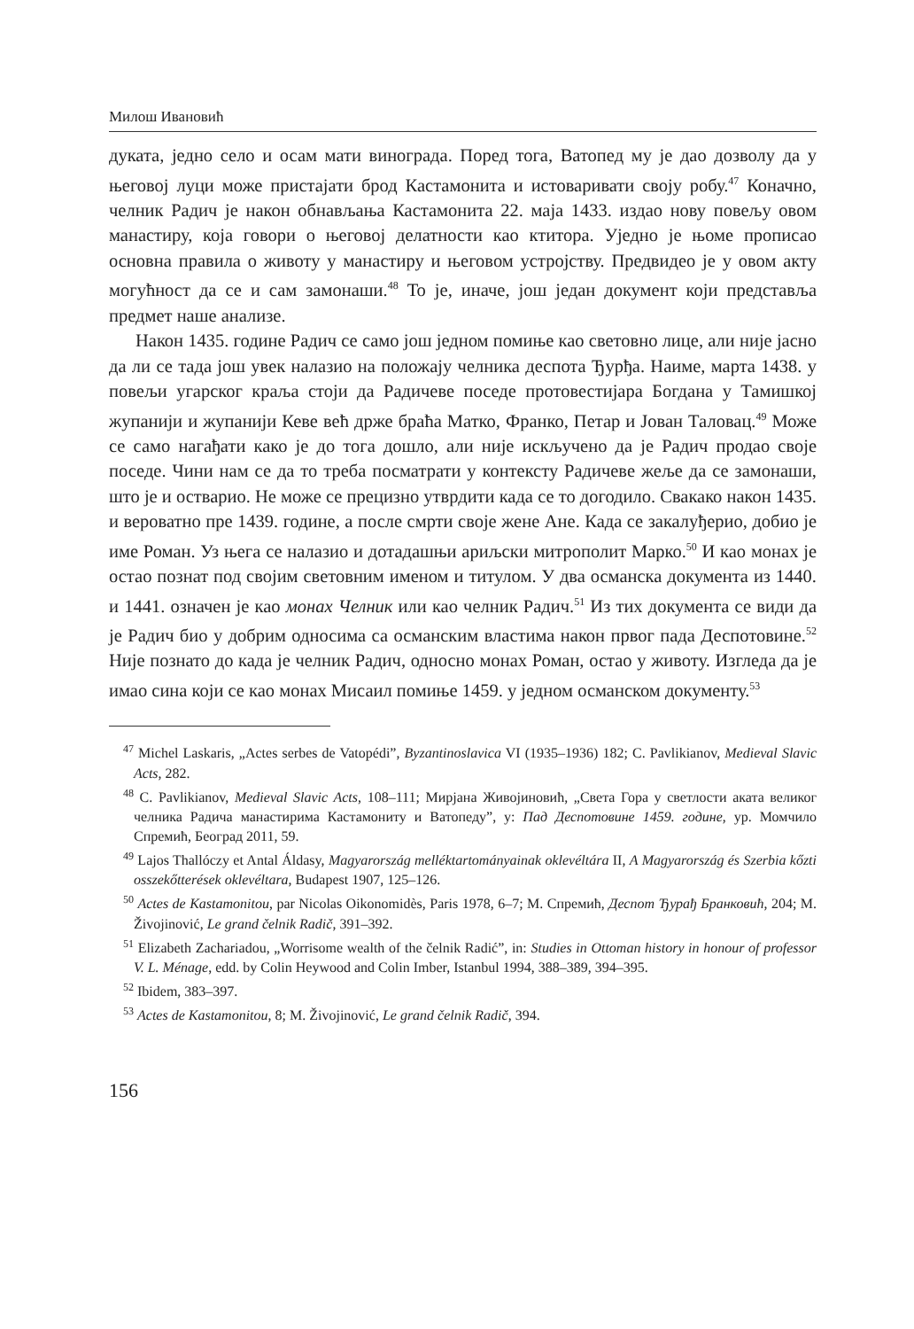Милош Ивановић
дуката, једно село и осам мати винограда. Поред тога, Ватопед му је дао дозволу да у његовој луци може пристајати брод Кастамонита и истоваривати своју робу.<sup>47</sup> Коначно, челник Радич је након обнављања Кастамонита 22. маја 1433. издао нову повељу овом манастиру, која говори о његовој делатности као ктитора. Уједно је њоме прописао основна правила о животу у манастиру и његовом устројству. Предвидео је у овом акту могућност да се и сам замонаши.<sup>48</sup> То је, иначе, још један документ који представља предмет наше анализе.
Након 1435. године Радич се само још једном помиње као световно лице, али није јасно да ли се тада још увек налазио на положају челника деспота Ђурђа. Наиме, марта 1438. у повељи угарског краља стоји да Радичеве поседе протовестијара Богдана у Тамишкој жупанији и жупанији Кеве већ држе браћа Матко, Франко, Петар и Јован Таловац.<sup>49</sup> Може се само нагађати како је до тога дошло, али није искључено да је Радич продао своје поседе. Чини нам се да то треба посматрати у контексту Радичеве жеље да се замонаши, што је и остварио. Не може се прецизно утврдити када се то догодило. Свакако након 1435. и вероватно пре 1439. године, а после смрти своје жене Ане. Када се закалуђерио, добио је име Роман. Уз њега се налазио и дотадашњи ариљски митрополит Марко.<sup>50</sup> И као монах је остао познат под својим световним именом и титулом. У два османска документа из 1440. и 1441. означен је као монах Челник или као челник Радич.<sup>51</sup> Из тих документа се види да је Радич био у добрим односима са османским властима након првог пада Деспотовине.<sup>52</sup> Није познато до када је челник Радич, односно монах Роман, остао у животу. Изгледа да је имао сина који се као монах Мисаил помиње 1459. у једном османском документу.<sup>53</sup>
<sup>47</sup> Michel Laskaris, „Actes serbes de Vatopédi”, Byzantinoslavica VI (1935–1936) 182; C. Pavlikianov, Medieval Slavic Acts, 282.
<sup>48</sup> C. Pavlikianov, Medieval Slavic Acts, 108–111; Мирјана Живојиновић, „Света Гора у светлости аката великог челника Радича манастирима Кастамониту и Ватопеду”, у: Пад Деспотовине 1459. године, ур. Момчило Спремић, Београд 2011, 59.
<sup>49</sup> Lajos Thallóczy et Antal Áldasy, Magyarország melléktartományainak oklevéltára II, A Magyarország és Szerbia kőzti osszekőtterések oklevéltara, Budapest 1907, 125–126.
<sup>50</sup> Actes de Kastamonitou, par Nicolas Oikonomidès, Paris 1978, 6–7; М. Спремић, Деспот Ђурађ Бранковић, 204; M. Živojinović, Le grand čelnik Radič, 391–392.
<sup>51</sup> Elizabeth Zachariadou, „Worrisome wealth of the čelnik Radić”, in: Studies in Ottoman history in honour of professor V. L. Ménage, edd. by Colin Heywood and Colin Imber, Istanbul 1994, 388–389, 394–395.
<sup>52</sup> Ibidem, 383–397.
<sup>53</sup> Actes de Kastamonitou, 8; M. Živojinović, Le grand čelnik Radič, 394.
156